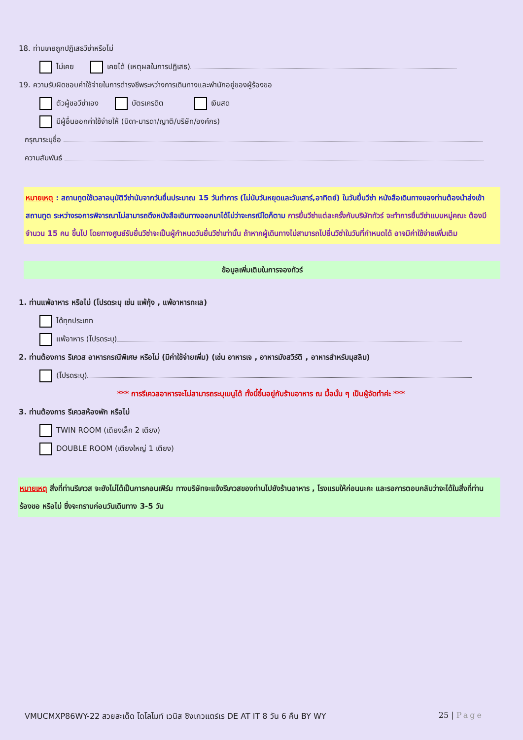18. ท่านเคยถูกปฏิเสธวีซ่าหรือไม่
ไม่เคย เคยได้ (เหตุผลในการปฏิเสธ)
19. ความรับผิดชอบค่าใช้จ่ายในการดำรงชีพระหว่างการเดินทางและพำนักอยู่ของผู้ร้องขอ
ตัวผู้ขอวีซ่าเอง บัตรเครดิต เงินสด
มีผู้อื่นออกค่าใช้จ่ายให้ (บิดา-มารดา/ญาติ/บริษัท/องค์กร)
กรุณาระบุชื่อ
ความสัมพันธ์
หมายเหตุ : สถานทูตใช้เวลาอนุมัติวีซ่านับจากวันยื่นประมาณ 15 วันทำการ (ไม่นับวันหยุดและวันเสาร์,อาทิตย์) ในวันยื่นวีซ่า หนังสือเดินทางของท่านต้องนำส่งเข้าสถานทูต ระหว่างรอการพิจารณาไม่สามารถดึงหนังสือเดินทางออกมาได้ไม่ว่าจะกรณีใดก็ตาม การยื่นวีซ่าแต่ละครั้งกับบริษัททัวร์ จะทำการยื่นวีซ่าแบบหมู่คณะ ต้องมีจำนวน 15 คน ขึ้นไป โดยทางศูนย์รับยื่นวีซ่าจะเป็นผู้กำหนดวันยื่นวีซ่าเท่านั้น ถ้าหากผู้เดินทางไม่สามารถไปยื่นวีซ่าในวันที่กำหนดได้ อาจมีค่าใช้จ่ายเพิ่มเติม
ข้อมูลเพิ่มเติมในการจองทัวร์
1. ท่านแพ้อาหาร หรือไม่ (โปรดระบุ เช่น แพ้กุ้ง , แพ้อาหารทะเล)
ได้ทุกประเภท
แพ้อาหาร (โปรดระบุ)
2. ท่านต้องการ รีเควส อาหารกรณีพิเศษ หรือไม่ (มีค่าใช้จ่ายเพิ่ม) (เช่น อาหารเจ , อาหารมังสวิรัติ , อาหารสำหรับมุสลิม)
(โปรดระบุ)
*** การรีเควสอาหารจะไม่สามารถระบุเมนูได้ ทั้งนี้ขึ้นอยู่กับร้านอาหาร ณ มื้อนั้น ๆ เป็นผู้จัดทำค่ะ ***
3. ท่านต้องการ รีเควสห้องพัก หรือไม่
TWIN ROOM (เตียงเล็ก 2 เตียง)
DOUBLE ROOM (เตียงใหญ่ 1 เตียง)
หมายเหตุ สิ่งที่ท่านรีเควส จะยังไม่ได้เป็นการคอนเฟิร์ม ทางบริษัทจะแจ้งรีเควสของท่านไปยังร้านอาหาร , โรงแรมให้ก่อนนะคะ และรอการตอบกลับว่าจะได้ในสิ่งที่ท่านร้องขอ หรือไม่ ซึ่งจะทราบก่อนวันเดินทาง 3-5 วัน
VMUCMXP86WY-22 สวยสะเด็ด โดโลไมท์ เวนิส ซิงเกวแตร์เร DE AT IT 8 วัน 6 คืน BY WY 25 | Page